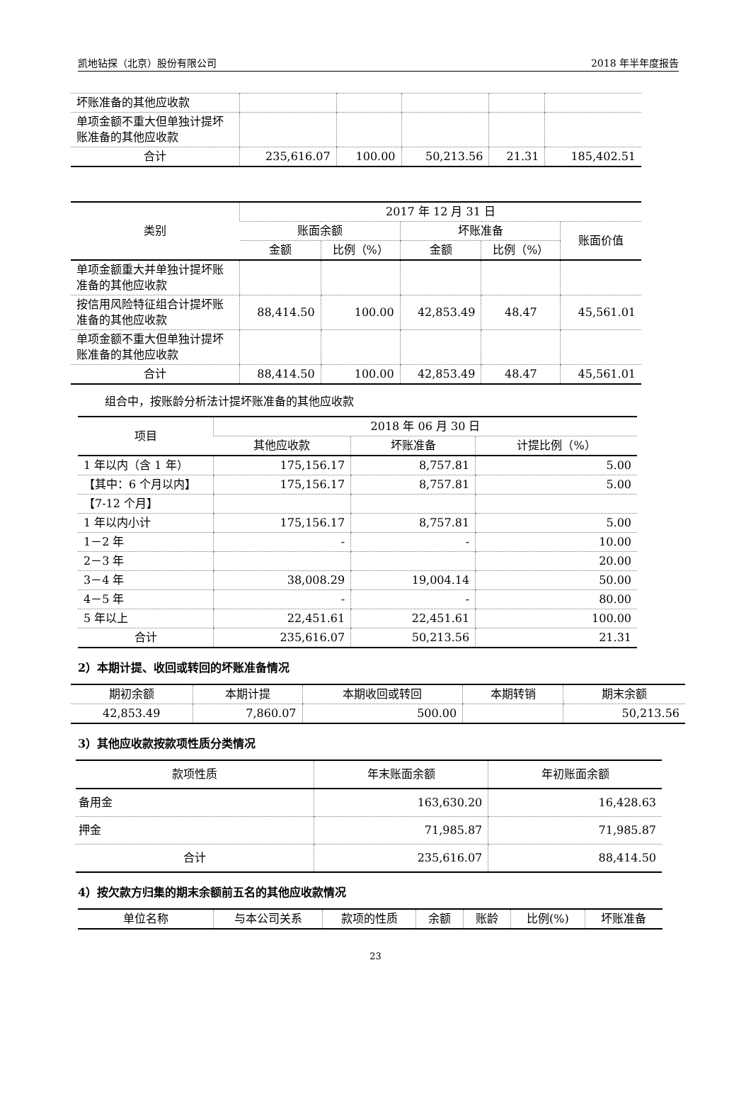凯地钻探（北京）股份有限公司 2018 年半年度报告
| 坏账准备的其他应收款 | | | | | |
| 单项金额不重大但单独计提坏账准备的其他应收款 | | | | | |
| 合计 | 235,616.07 | 100.00 | 50,213.56 | 21.31 | 185,402.51 |
| 类别 | 2017 年 12 月 31 日 | | | | |
| --- | --- | --- | --- | --- | --- |
| | 账面余额 | | 坏账准备 | | 账面价值 |
| | 金额 | 比例（%） | 金额 | 比例（%） | |
| 单项金额重大并单独计提坏账准备的其他应收款 | | | | | |
| 按信用风险特征组合计提坏账准备的其他应收款 | 88,414.50 | 100.00 | 42,853.49 | 48.47 | 45,561.01 |
| 单项金额不重大但单独计提坏账准备的其他应收款 | | | | | |
| 合计 | 88,414.50 | 100.00 | 42,853.49 | 48.47 | 45,561.01 |
组合中，按账龄分析法计提坏账准备的其他应收款
| 项目 | 2018 年 06 月 30 日 | | |
| --- | --- | --- | --- |
| | 其他应收款 | 坏账准备 | 计提比例（%） |
| 1 年以内（含 1 年） | 175,156.17 | 8,757.81 | 5.00 |
| 【其中：6 个月以内】 | 175,156.17 | 8,757.81 | 5.00 |
| 【7-12 个月】 | | | |
| 1 年以内小计 | 175,156.17 | 8,757.81 | 5.00 |
| 1－2 年 | - | - | 10.00 |
| 2－3 年 | | | 20.00 |
| 3－4 年 | 38,008.29 | 19,004.14 | 50.00 |
| 4－5 年 | - | - | 80.00 |
| 5 年以上 | 22,451.61 | 22,451.61 | 100.00 |
| 合计 | 235,616.07 | 50,213.56 | 21.31 |
2）本期计提、收回或转回的坏账准备情况
| 期初余额 | 本期计提 | 本期收回或转回 | 本期转销 | 期末余额 |
| --- | --- | --- | --- | --- |
| 42,853.49 | 7,860.07 | 500.00 | | 50,213.56 |
3）其他应收款按款项性质分类情况
| 款项性质 | 年末账面余额 | 年初账面余额 |
| --- | --- | --- |
| 备用金 | 163,630.20 | 16,428.63 |
| 押金 | 71,985.87 | 71,985.87 |
| 合计 | 235,616.07 | 88,414.50 |
4）按欠款方归集的期末余额前五名的其他应收款情况
| 单位名称 | 与本公司关系 | 款项的性质 | 余额 | 账龄 | 比例(%) | 坏账准备 |
| --- | --- | --- | --- | --- | --- | --- |
23